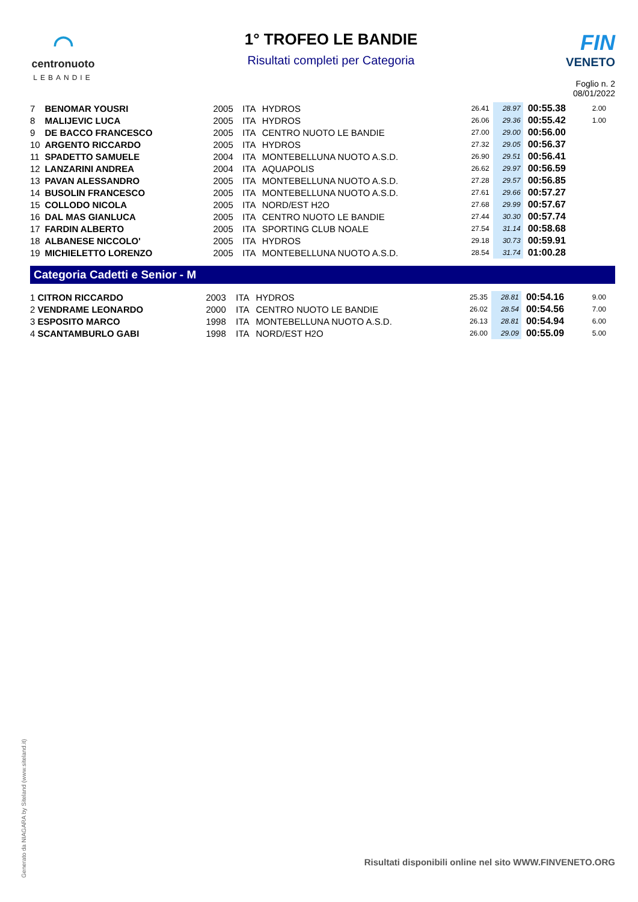◠
centronuoto
LEBANDIE
1° TROFEO LE BANDIE
Risultati completi per Categoria
FIN
VENETO
Foglio n. 2
08/01/2022
| 7 | BENOMAR YOUSRI | 2005 | ITA | HYDROS | 26.41 | 28.97 | 00:55.38 | 2.00 |
| 8 | MALIJEVIC LUCA | 2005 | ITA | HYDROS | 26.06 | 29.36 | 00:55.42 | 1.00 |
| 9 | DE BACCO FRANCESCO | 2005 | ITA | CENTRO NUOTO LE BANDIE | 27.00 | 29.00 | 00:56.00 | |
| 10 | ARGENTO RICCARDO | 2005 | ITA | HYDROS | 27.32 | 29.05 | 00:56.37 | |
| 11 | SPADETTO SAMUELE | 2004 | ITA | MONTEBELLUNA NUOTO A.S.D. | 26.90 | 29.51 | 00:56.41 | |
| 12 | LANZARINI ANDREA | 2004 | ITA | AQUAPOLIS | 26.62 | 29.97 | 00:56.59 | |
| 13 | PAVAN ALESSANDRO | 2005 | ITA | MONTEBELLUNA NUOTO A.S.D. | 27.28 | 29.57 | 00:56.85 | |
| 14 | BUSOLIN FRANCESCO | 2005 | ITA | MONTEBELLUNA NUOTO A.S.D. | 27.61 | 29.66 | 00:57.27 | |
| 15 | COLLODO NICOLA | 2005 | ITA | NORD/EST H2O | 27.68 | 29.99 | 00:57.67 | |
| 16 | DAL MAS GIANLUCA | 2005 | ITA | CENTRO NUOTO LE BANDIE | 27.44 | 30.30 | 00:57.74 | |
| 17 | FARDIN ALBERTO | 2005 | ITA | SPORTING CLUB NOALE | 27.54 | 31.14 | 00:58.68 | |
| 18 | ALBANESE NICCOLO' | 2005 | ITA | HYDROS | 29.18 | 30.73 | 00:59.91 | |
| 19 | MICHIELETTO LORENZO | 2005 | ITA | MONTEBELLUNA NUOTO A.S.D. | 28.54 | 31.74 | 01:00.28 | |
Categoria Cadetti e Senior - M
| 1 | CITRON RICCARDO | 2003 | ITA | HYDROS | 25.35 | 28.81 | 00:54.16 | 9.00 |
| 2 | VENDRAME LEONARDO | 2000 | ITA | CENTRO NUOTO LE BANDIE | 26.02 | 28.54 | 00:54.56 | 7.00 |
| 3 | ESPOSITO MARCO | 1998 | ITA | MONTEBELLUNA NUOTO A.S.D. | 26.13 | 28.81 | 00:54.94 | 6.00 |
| 4 | SCANTAMBURLO GABI | 1998 | ITA | NORD/EST H2O | 26.00 | 29.09 | 00:55.09 | 5.00 |
Generato da NIAGARA by Siteland (www.siteland.it)
Risultati disponibili online nel sito WWW.FINVENETO.ORG